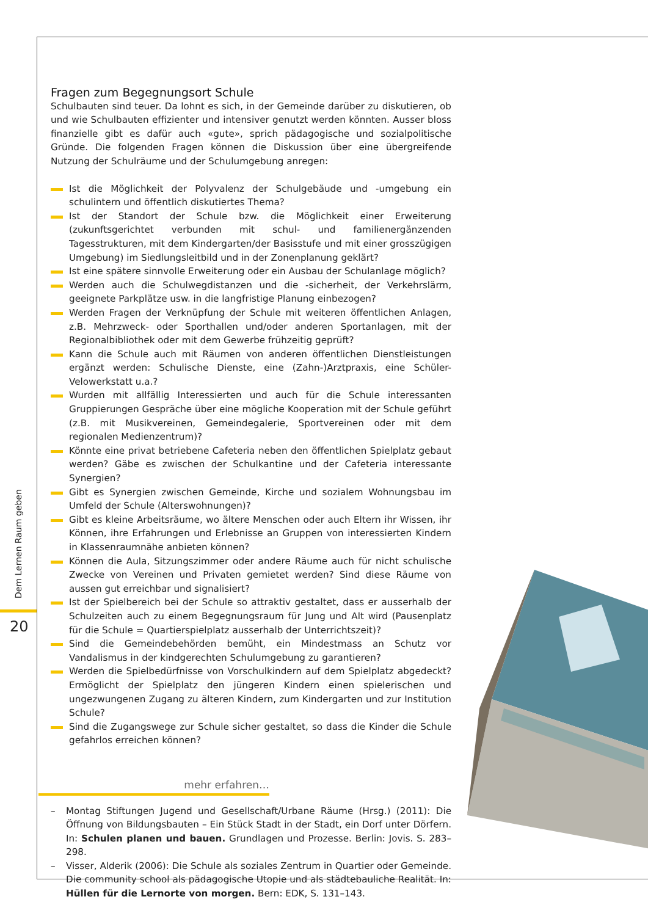Dem Lernen Raum geben
20
Fragen zum Begegnungsort Schule
Schulbauten sind teuer. Da lohnt es sich, in der Gemeinde darüber zu diskutieren, ob und wie Schulbauten effizienter und intensiver genutzt werden könnten. Ausser bloss finanzielle gibt es dafür auch «gute», sprich pädagogische und sozialpolitische Gründe. Die folgenden Fragen können die Diskussion über eine übergreifende Nutzung der Schulräume und der Schulumgebung anregen:
Ist die Möglichkeit der Polyvalenz der Schulgebäude und -umgebung ein schulintern und öffentlich diskutiertes Thema?
Ist der Standort der Schule bzw. die Möglichkeit einer Erweiterung (zukunftsgerichtet verbunden mit schul- und familienergänzenden Tagesstrukturen, mit dem Kindergarten/der Basisstufe und mit einer grosszügigen Umgebung) im Siedlungsleitbild und in der Zonenplanung geklärt?
Ist eine spätere sinnvolle Erweiterung oder ein Ausbau der Schulanlage möglich?
Werden auch die Schulwegdistanzen und die -sicherheit, der Verkehrslärm, geeignete Parkplätze usw. in die langfristige Planung einbezogen?
Werden Fragen der Verknüpfung der Schule mit weiteren öffentlichen Anlagen, z.B. Mehrzweck- oder Sporthallen und/oder anderen Sportanlagen, mit der Regionalbibliothek oder mit dem Gewerbe frühzeitig geprüft?
Kann die Schule auch mit Räumen von anderen öffentlichen Dienstleistungen ergänzt werden: Schulische Dienste, eine (Zahn-)Arztpraxis, eine Schüler-Velowerkstatt u.a.?
Wurden mit allfällig Interessierten und auch für die Schule interessanten Gruppierungen Gespräche über eine mögliche Kooperation mit der Schule geführt (z.B. mit Musikvereinen, Gemeindegalerie, Sportvereinen oder mit dem regionalen Medienzentrum)?
Könnte eine privat betriebene Cafeteria neben den öffentlichen Spielplatz gebaut werden? Gäbe es zwischen der Schulkantine und der Cafeteria interessante Synergien?
Gibt es Synergien zwischen Gemeinde, Kirche und sozialem Wohnungsbau im Umfeld der Schule (Alterswohnungen)?
Gibt es kleine Arbeitsräume, wo ältere Menschen oder auch Eltern ihr Wissen, ihr Können, ihre Erfahrungen und Erlebnisse an Gruppen von interessierten Kindern in Klassenraumnähe anbieten können?
Können die Aula, Sitzungszimmer oder andere Räume auch für nicht schulische Zwecke von Vereinen und Privaten gemietet werden? Sind diese Räume von aussen gut erreichbar und signalisiert?
Ist der Spielbereich bei der Schule so attraktiv gestaltet, dass er ausserhalb der Schulzeiten auch zu einem Begegnungsraum für Jung und Alt wird (Pausenplatz für die Schule = Quartierspielplatz ausserhalb der Unterrichtszeit)?
Sind die Gemeindebehörden bemüht, ein Mindestmass an Schutz vor Vandalismus in der kindgerechten Schulumgebung zu garantieren?
Werden die Spielbedürfnisse von Vorschulkindern auf dem Spielplatz abgedeckt? Ermöglicht der Spielplatz den jüngeren Kindern einen spielerischen und ungezwungenen Zugang zu älteren Kindern, zum Kindergarten und zur Institution Schule?
Sind die Zugangswege zur Schule sicher gestaltet, so dass die Kinder die Schule gefahrlos erreichen können?
mehr erfahren…
– Montag Stiftungen Jugend und Gesellschaft/Urbane Räume (Hrsg.) (2011): Die Öffnung von Bildungsbauten – Ein Stück Stadt in der Stadt, ein Dorf unter Dörfern. In: Schulen planen und bauen. Grundlagen und Prozesse. Berlin: Jovis. S. 283–298.
– Visser, Alderik (2006): Die Schule als soziales Zentrum in Quartier oder Gemeinde. Die community school als pädagogische Utopie und als städtebauliche Realität. In: Hüllen für die Lernorte von morgen. Bern: EDK, S. 131–143.